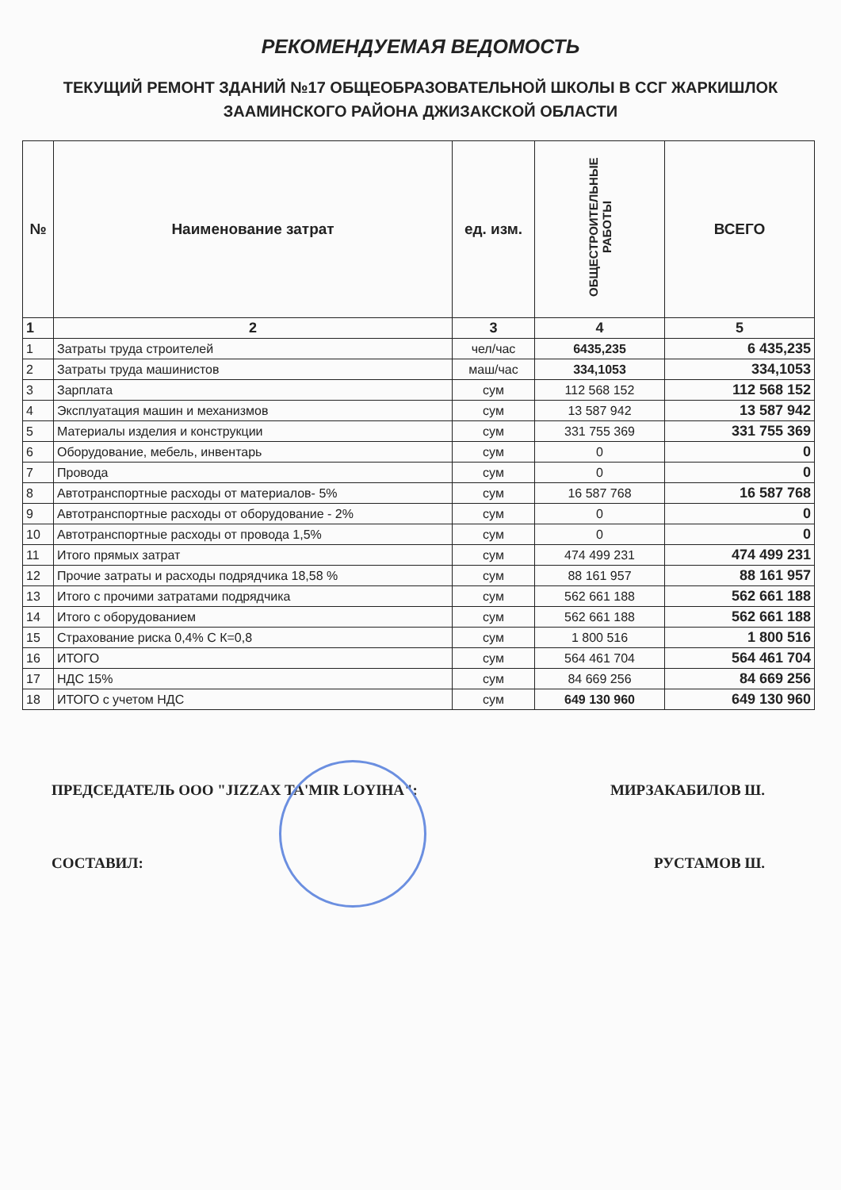РЕКОМЕНДУЕМАЯ ВЕДОМОСТЬ
ТЕКУЩИЙ РЕМОНТ ЗДАНИЙ №17 ОБЩЕОБРАЗОВАТЕЛЬНОЙ ШКОЛЫ В ССГ ЖАРКИШЛОК ЗААМИНСКОГО РАЙОНА ДЖИЗАКСКОЙ ОБЛАСТИ
| № | Наименование затрат | ед. изм. | ОБЩЕСТРОИТЕЛЬНЫЕ РАБОТЫ | ВСЕГО |
| --- | --- | --- | --- | --- |
| 1 | 2 | 3 | 4 | 5 |
| 1 | Затраты труда строителей | чел/час | 6435,235 | 6 435,235 |
| 2 | Затраты труда машинистов | маш/час | 334,1053 | 334,1053 |
| 3 | Зарплата | сум | 112 568 152 | 112 568 152 |
| 4 | Эксплуатация машин и механизмов | сум | 13 587 942 | 13 587 942 |
| 5 | Материалы изделия и конструкции | сум | 331 755 369 | 331 755 369 |
| 6 | Оборудование, мебель, инвентарь | сум | 0 | 0 |
| 7 | Провода | сум | 0 | 0 |
| 8 | Автотранспортные расходы от материалов- 5% | сум | 16 587 768 | 16 587 768 |
| 9 | Автотранспортные расходы от оборудование - 2% | сум | 0 | 0 |
| 10 | Автотранспортные расходы от провода 1,5% | сум | 0 | 0 |
| 11 | Итого прямых затрат | сум | 474 499 231 | 474 499 231 |
| 12 | Прочие затраты и расходы подрядчика 18,58 % | сум | 88 161 957 | 88 161 957 |
| 13 | Итого с прочими затратами подрядчика | сум | 562 661 188 | 562 661 188 |
| 14 | Итого с оборудованием | сум | 562 661 188 | 562 661 188 |
| 15 | Страхование риска 0,4% С К=0,8 | сум | 1 800 516 | 1 800 516 |
| 16 | ИТОГО | сум | 564 461 704 | 564 461 704 |
| 17 | НДС 15% | сум | 84 669 256 | 84 669 256 |
| 18 | ИТОГО с учетом НДС | сум | 649 130 960 | 649 130 960 |
ПРЕДСЕДАТЕЛЬ ООО "JIZZAX TA'MIR LOYIHA": МИРЗАКАБИЛОВ Ш.
СОСТАВИЛ: РУСТАМОВ Ш.